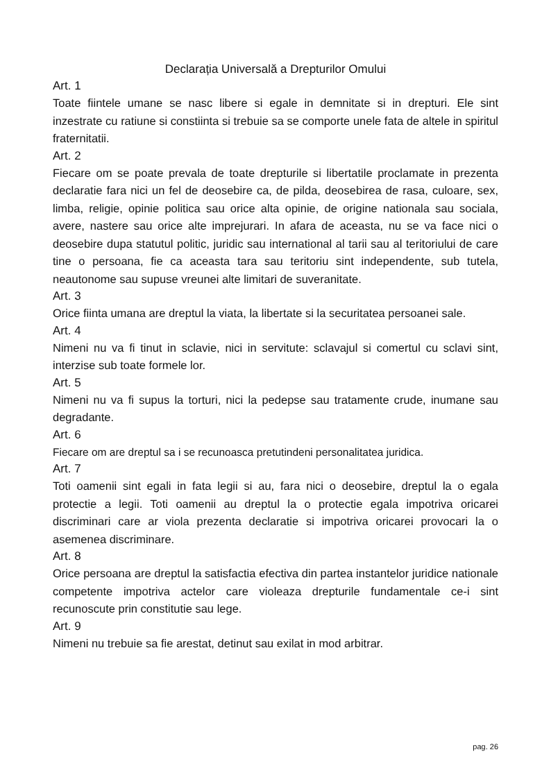Declarația Universală a Drepturilor Omului
Art. 1
Toate fiintele umane se nasc libere si egale in demnitate si in drepturi. Ele sint inzestrate cu ratiune si constiinta si trebuie sa se comporte unele fata de altele in spiritul fraternitatii.
Art. 2
Fiecare om se poate prevala de toate drepturile si libertatile proclamate in prezenta declaratie fara nici un fel de deosebire ca, de pilda, deosebirea de rasa, culoare, sex, limba, religie, opinie politica sau orice alta opinie, de origine nationala sau sociala, avere, nastere sau orice alte imprejurari. In afara de aceasta, nu se va face nici o deosebire dupa statutul politic, juridic sau international al tarii sau al teritoriului de care tine o persoana, fie ca aceasta tara sau teritoriu sint independente, sub tutela, neautonome sau supuse vreunei alte limitari de suveranitate.
Art. 3
Orice fiinta umana are dreptul la viata, la libertate si la securitatea persoanei sale.
Art. 4
Nimeni nu va fi tinut in sclavie, nici in servitute: sclavajul si comertul cu sclavi sint, interzise sub toate formele lor.
Art. 5
Nimeni nu va fi supus la torturi, nici la pedepse sau tratamente crude, inumane sau degradante.
Art. 6
Fiecare om are dreptul sa i se recunoasca pretutindeni personalitatea juridica.
Art. 7
Toti oamenii sint egali in fata legii si au, fara nici o deosebire, dreptul la o egala protectie a legii. Toti oamenii au dreptul la o protectie egala impotriva oricarei discriminari care ar viola prezenta declaratie si impotriva oricarei provocari la o asemenea discriminare.
Art. 8
Orice persoana are dreptul la satisfactia efectiva din partea instantelor juridice nationale competente impotriva actelor care violeaza drepturile fundamentale ce-i sint recunoscute prin constitutie sau lege.
Art. 9
Nimeni nu trebuie sa fie arestat, detinut sau exilat in mod arbitrar.
pag. 26